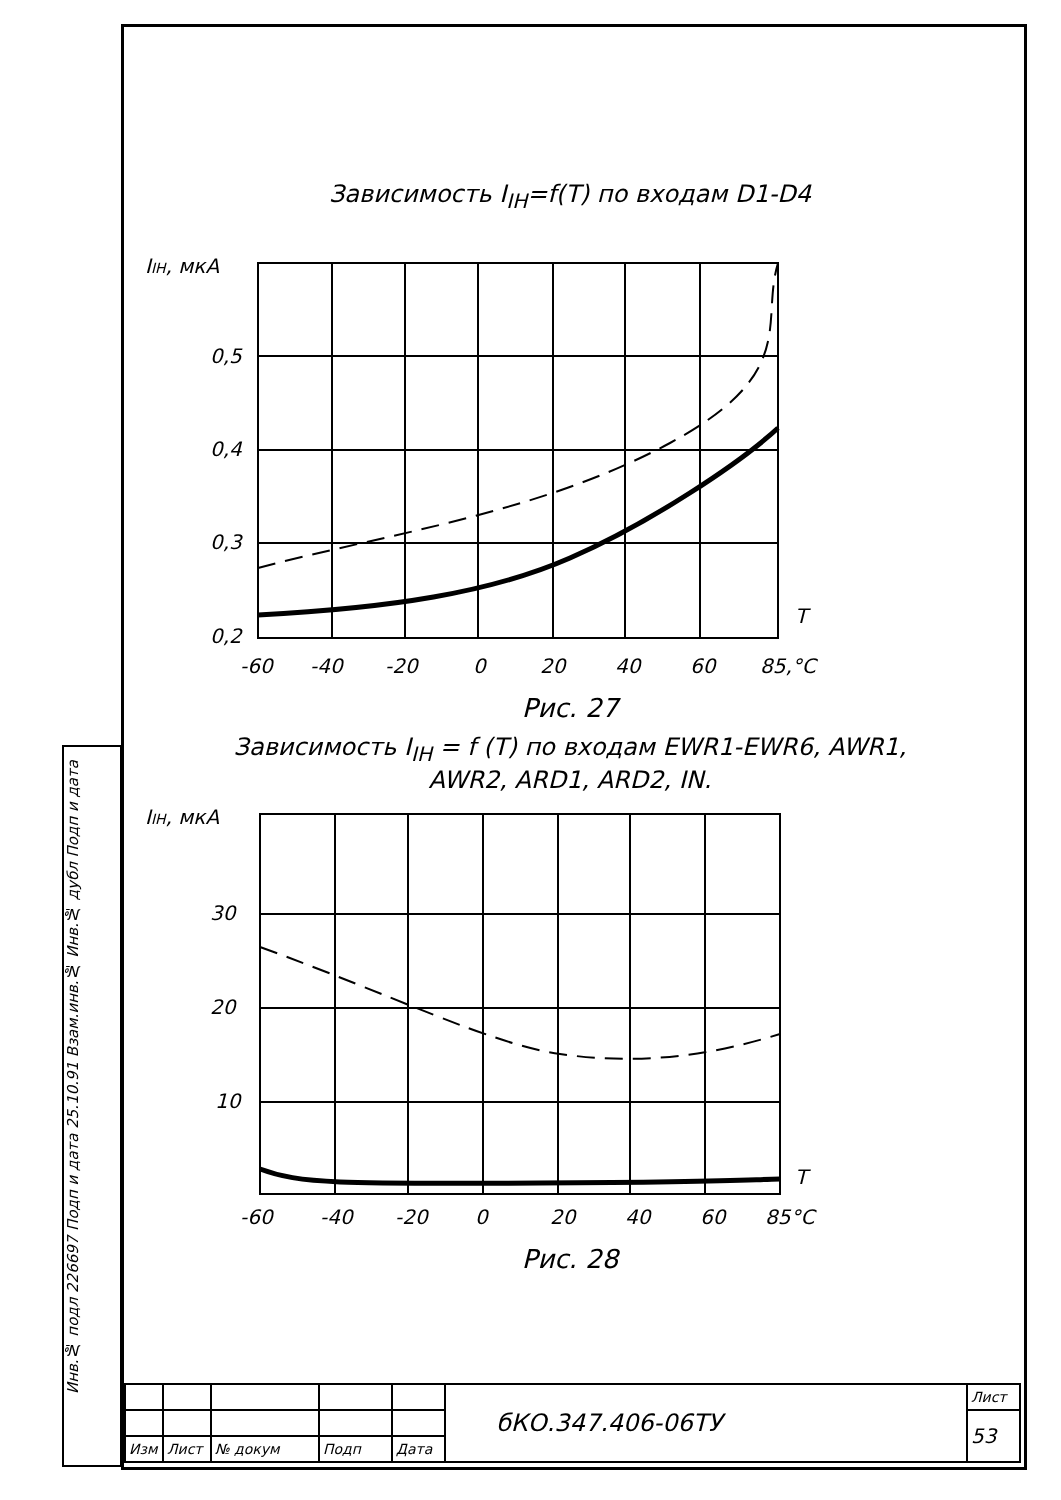Инв.№ подл 226697 Подп и дата 25.10.91 Взам.инв.№ Инв.№ дубл Подп и дата
Зависимость I<sub>IH</sub>=f(T) по входам D1-D4
IIH, мкА
0,5
0,4
0,3
0,2
T
-60
-40
-20
0
20
40
60
85,°C
Рис. 27
Зависимость I<sub>IH</sub> = f (T) по входам EWR1-EWR6, AWR1,
AWR2, ARD1, ARD2, IN.
IIH, мкА
30
20
10
T
-60
-40
-20
0
20
40
60
85°C
Рис. 28
| | | | | | бКО.347.406-06ТУ | Лист |
| | | | | | | 53 |
| Изм | Лист | № докум | Подп | Дата | | |